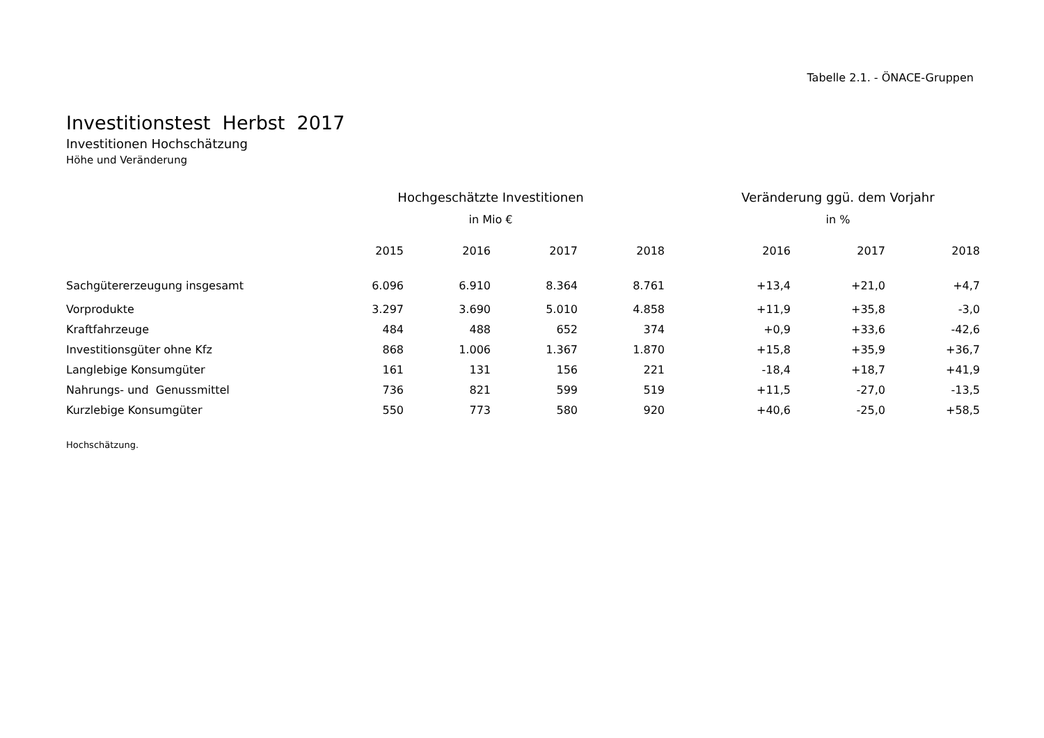Tabelle 2.1. - ÖNACE-Gruppen
Investitionstest Herbst 2017
Investitionen Hochschätzung
Höhe und Veränderung
| | Hochgeschätzte Investitionen | | | | | Veränderung ggü. dem Vorjahr | | |
| --- | --- | --- | --- | --- | --- | --- | --- | --- |
| | in Mio € | | | | | in % | | |
| | 2015 | 2016 | 2017 | 2018 | | 2016 | 2017 | 2018 |
| Sachgütererzeugung insgesamt | 6.096 | 6.910 | 8.364 | 8.761 | | +13,4 | +21,0 | +4,7 |
| Vorprodukte | 3.297 | 3.690 | 5.010 | 4.858 | | +11,9 | +35,8 | -3,0 |
| Kraftfahrzeuge | 484 | 488 | 652 | 374 | | +0,9 | +33,6 | -42,6 |
| Investitionsgüter ohne Kfz | 868 | 1.006 | 1.367 | 1.870 | | +15,8 | +35,9 | +36,7 |
| Langlebige Konsumgüter | 161 | 131 | 156 | 221 | | -18,4 | +18,7 | +41,9 |
| Nahrungs- und Genussmittel | 736 | 821 | 599 | 519 | | +11,5 | -27,0 | -13,5 |
| Kurzlebige Konsumgüter | 550 | 773 | 580 | 920 | | +40,6 | -25,0 | +58,5 |
Hochschätzung.